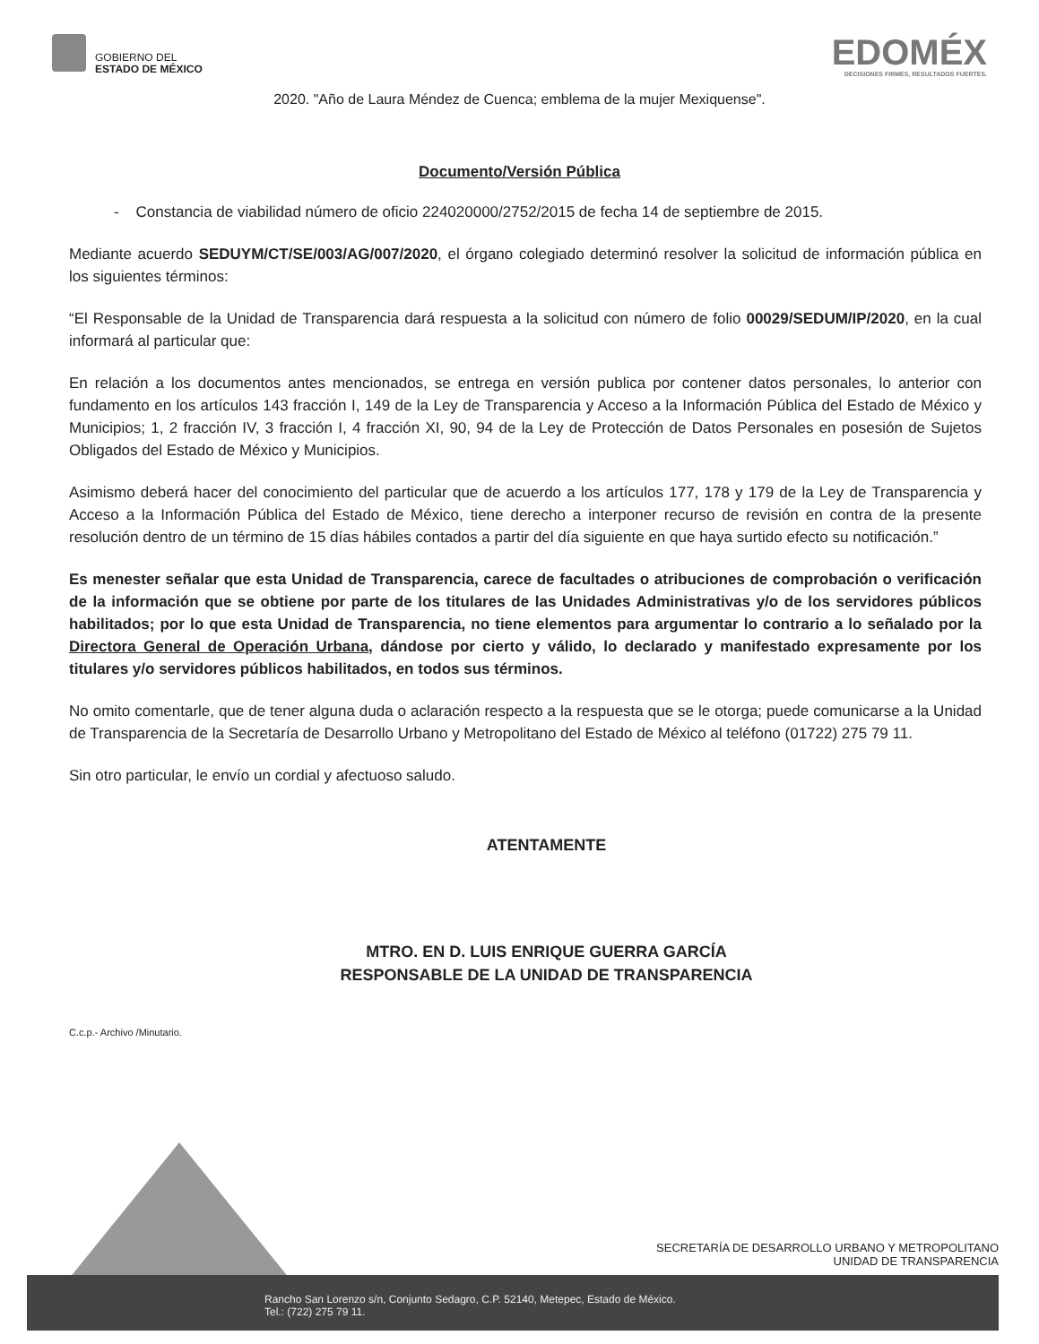GOBIERNO DEL
ESTADO DE MÉXICO
EDOMÉX
DECISIONES FIRMES, RESULTADOS FUERTES.
2020. "Año de Laura Méndez de Cuenca; emblema de la mujer Mexiquense".
Documento/Versión Pública
- Constancia de viabilidad número de oficio 224020000/2752/2015 de fecha 14 de septiembre de 2015.
Mediante acuerdo SEDUYM/CT/SE/003/AG/007/2020, el órgano colegiado determinó resolver la solicitud de información pública en los siguientes términos:
“El Responsable de la Unidad de Transparencia dará respuesta a la solicitud con número de folio 00029/SEDUM/IP/2020, en la cual informará al particular que:
En relación a los documentos antes mencionados, se entrega en versión publica por contener datos personales, lo anterior con fundamento en los artículos 143 fracción I, 149 de la Ley de Transparencia y Acceso a la Información Pública del Estado de México y Municipios; 1, 2 fracción IV, 3 fracción I, 4 fracción XI, 90, 94 de la Ley de Protección de Datos Personales en posesión de Sujetos Obligados del Estado de México y Municipios.
Asimismo deberá hacer del conocimiento del particular que de acuerdo a los artículos 177, 178 y 179 de la Ley de Transparencia y Acceso a la Información Pública del Estado de México, tiene derecho a interponer recurso de revisión en contra de la presente resolución dentro de un término de 15 días hábiles contados a partir del día siguiente en que haya surtido efecto su notificación.”
Es menester señalar que esta Unidad de Transparencia, carece de facultades o atribuciones de comprobación o verificación de la información que se obtiene por parte de los titulares de las Unidades Administrativas y/o de los servidores públicos habilitados; por lo que esta Unidad de Transparencia, no tiene elementos para argumentar lo contrario a lo señalado por la Directora General de Operación Urbana, dándose por cierto y válido, lo declarado y manifestado expresamente por los titulares y/o servidores públicos habilitados, en todos sus términos.
No omito comentarle, que de tener alguna duda o aclaración respecto a la respuesta que se le otorga; puede comunicarse a la Unidad de Transparencia de la Secretaría de Desarrollo Urbano y Metropolitano del Estado de México al teléfono (01722) 275 79 11.
Sin otro particular, le envío un cordial y afectuoso saludo.
ATENTAMENTE
MTRO. EN D. LUIS ENRIQUE GUERRA GARCÍA
RESPONSABLE DE LA UNIDAD DE TRANSPARENCIA
C.c.p.- Archivo /Minutario.
SECRETARÍA DE DESARROLLO URBANO Y METROPOLITANO
UNIDAD DE TRANSPARENCIA
Rancho San Lorenzo s/n, Conjunto Sedagro, C.P. 52140, Metepec, Estado de México.
Tel.: (722) 275 79 11.